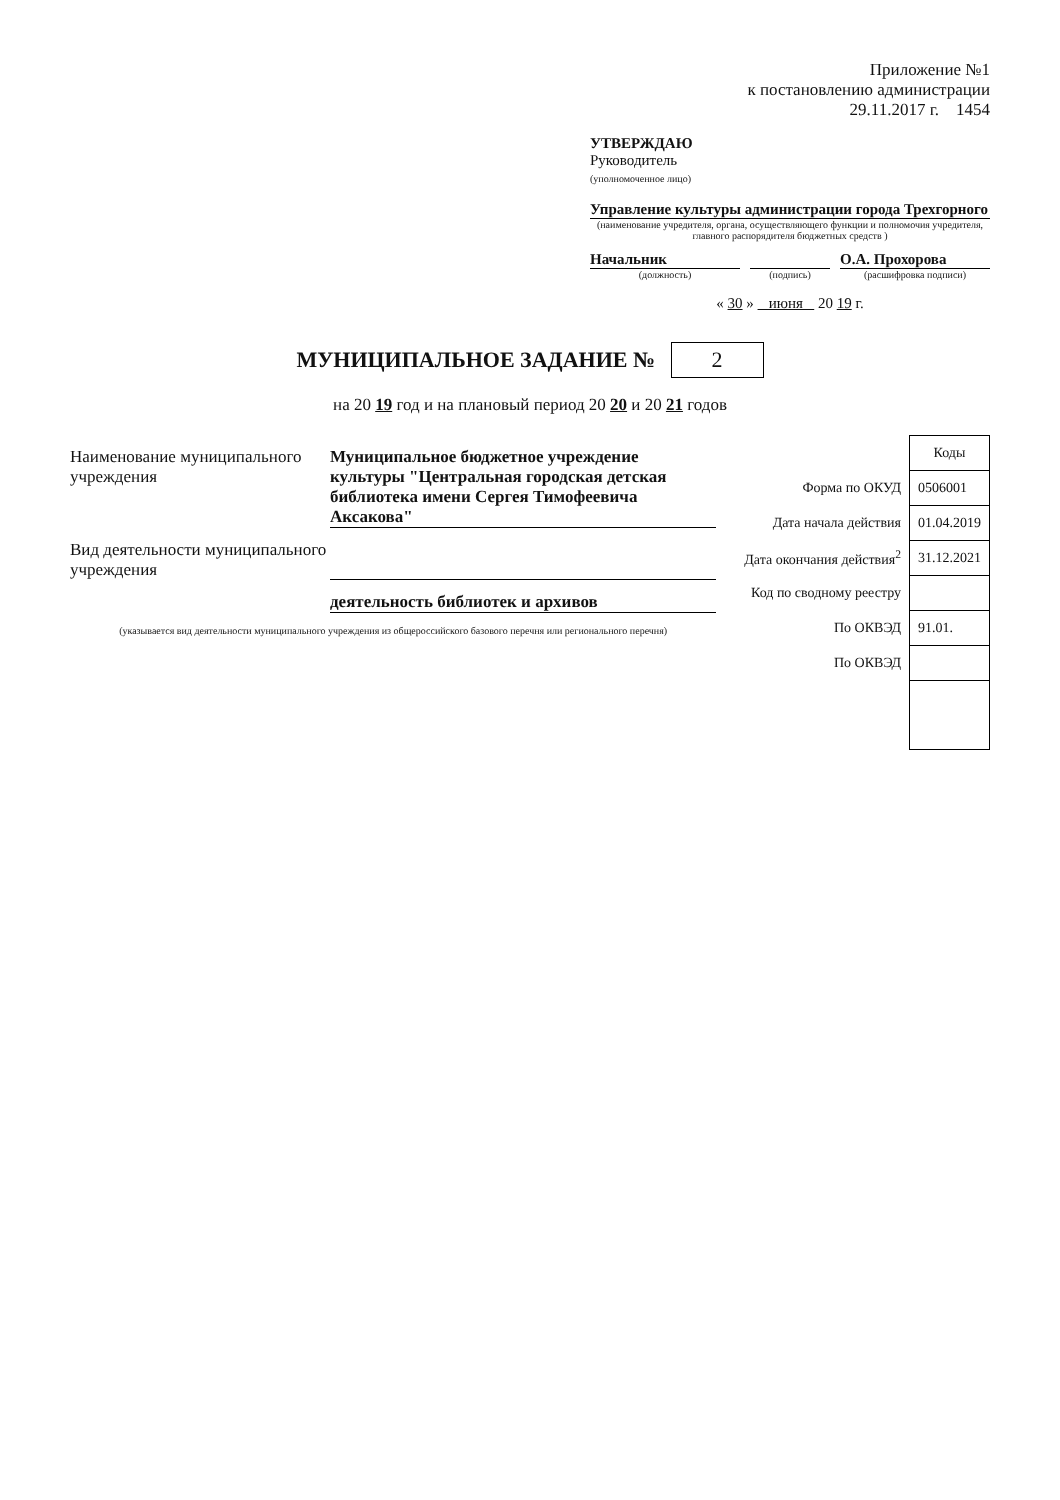Приложение №1
к постановлению администрации
29.11.2017 г. 1454
УТВЕРЖДАЮ
Руководитель
(уполномоченное лицо)
Управление культуры администрации города Трехгорного
(наименование учредителя, органа, осуществляющего функции и полномочия учредителя, главного распорядителя бюджетных средств )
Начальник О.А. Прохорова
(должность) (подпись) (расшифровка подписи)
« 30 » июня 20 19 г.
МУНИЦИПАЛЬНОЕ ЗАДАНИЕ № 2
на 20 19 год и на плановый период 20 20 и 20 21 годов
Наименование муниципального учреждения
Муниципальное бюджетное учреждение культуры "Центральная городская детская библиотека имени Сергея Тимофеевича Аксакова"
Вид деятельности муниципального учреждения
деятельность библиотек и архивов
(указывается вид деятельности муниципального учреждения из общероссийского базового перечня или регионального перечня)
| | Коды |
| Форма по ОКУД | 0506001 |
| Дата начала действия | 01.04.2019 |
| Дата окончания действия<sup>2</sup> | 31.12.2021 |
| Код по сводному реестру | |
| По ОКВЭД | 91.01. |
| По ОКВЭД | |